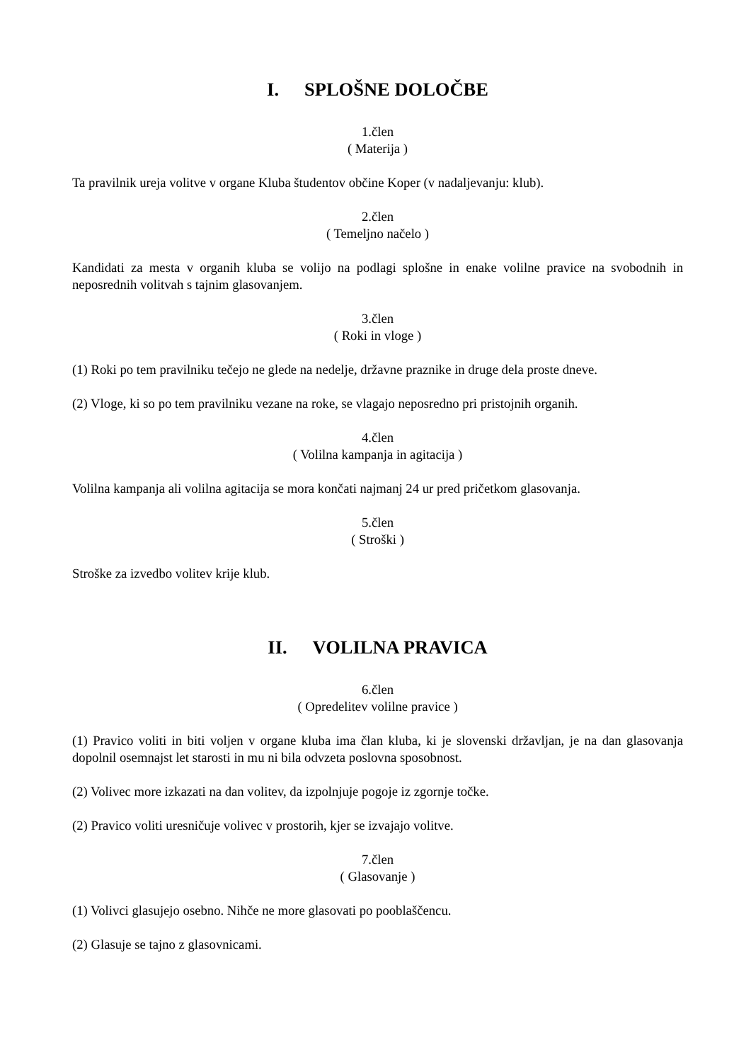I. SPLOŠNE DOLOČBE
1.člen
( Materija )
Ta pravilnik ureja volitve v organe Kluba študentov občine Koper (v nadaljevanju: klub).
2.člen
( Temeljno načelo )
Kandidati za mesta v organih kluba se volijo na podlagi splošne in enake volilne pravice na svobodnih in neposrednih volitvah s tajnim glasovanjem.
3.člen
( Roki in vloge )
(1) Roki po tem pravilniku tečejo ne glede na nedelje, državne praznike in druge dela proste dneve.
(2) Vloge, ki so po tem pravilniku vezane na roke, se vlagajo neposredno pri pristojnih organih.
4.člen
( Volilna kampanja in agitacija )
Volilna kampanja ali volilna agitacija se mora končati najmanj 24 ur pred pričetkom glasovanja.
5.člen
( Stroški )
Stroške za izvedbo volitev krije klub.
II. VOLILNA PRAVICA
6.člen
( Opredelitev volilne pravice )
(1) Pravico voliti in biti voljen v organe kluba ima član kluba, ki je slovenski državljan, je na dan glasovanja dopolnil osemnajst let starosti in mu ni bila odvzeta poslovna sposobnost.
(2) Volivec more izkazati na dan volitev, da izpolnjuje pogoje iz zgornje točke.
(2) Pravico voliti uresničuje volivec v prostorih, kjer se izvajajo volitve.
7.člen
( Glasovanje )
(1) Volivci glasujejo osebno. Nihče ne more glasovati po pooblaščencu.
(2) Glasuje se tajno z glasovnicami.